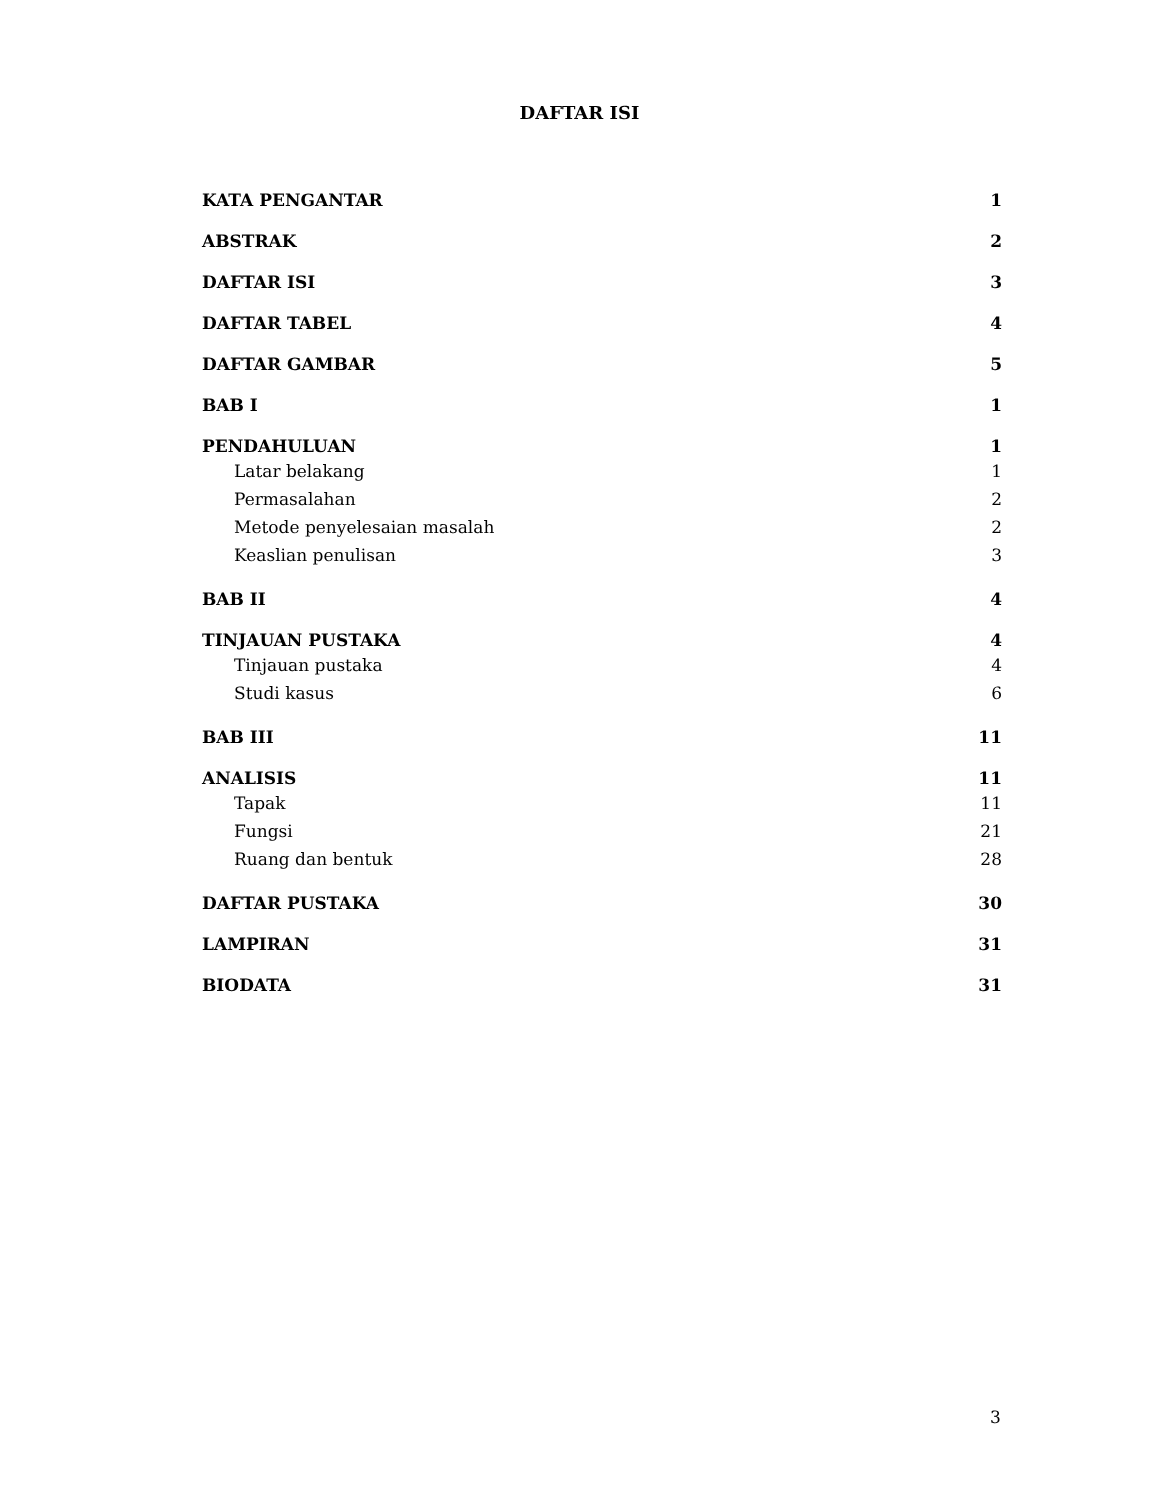DAFTAR ISI
KATA PENGANTAR 1
ABSTRAK 2
DAFTAR ISI 3
DAFTAR TABEL 4
DAFTAR GAMBAR 5
BAB I 1
PENDAHULUAN 1
Latar belakang 1
Permasalahan 2
Metode penyelesaian masalah 2
Keaslian penulisan 3
BAB II 4
TINJAUAN PUSTAKA 4
Tinjauan pustaka 4
Studi kasus 6
BAB III 11
ANALISIS 11
Tapak 11
Fungsi 21
Ruang dan bentuk 28
DAFTAR PUSTAKA 30
LAMPIRAN 31
BIODATA 31
3